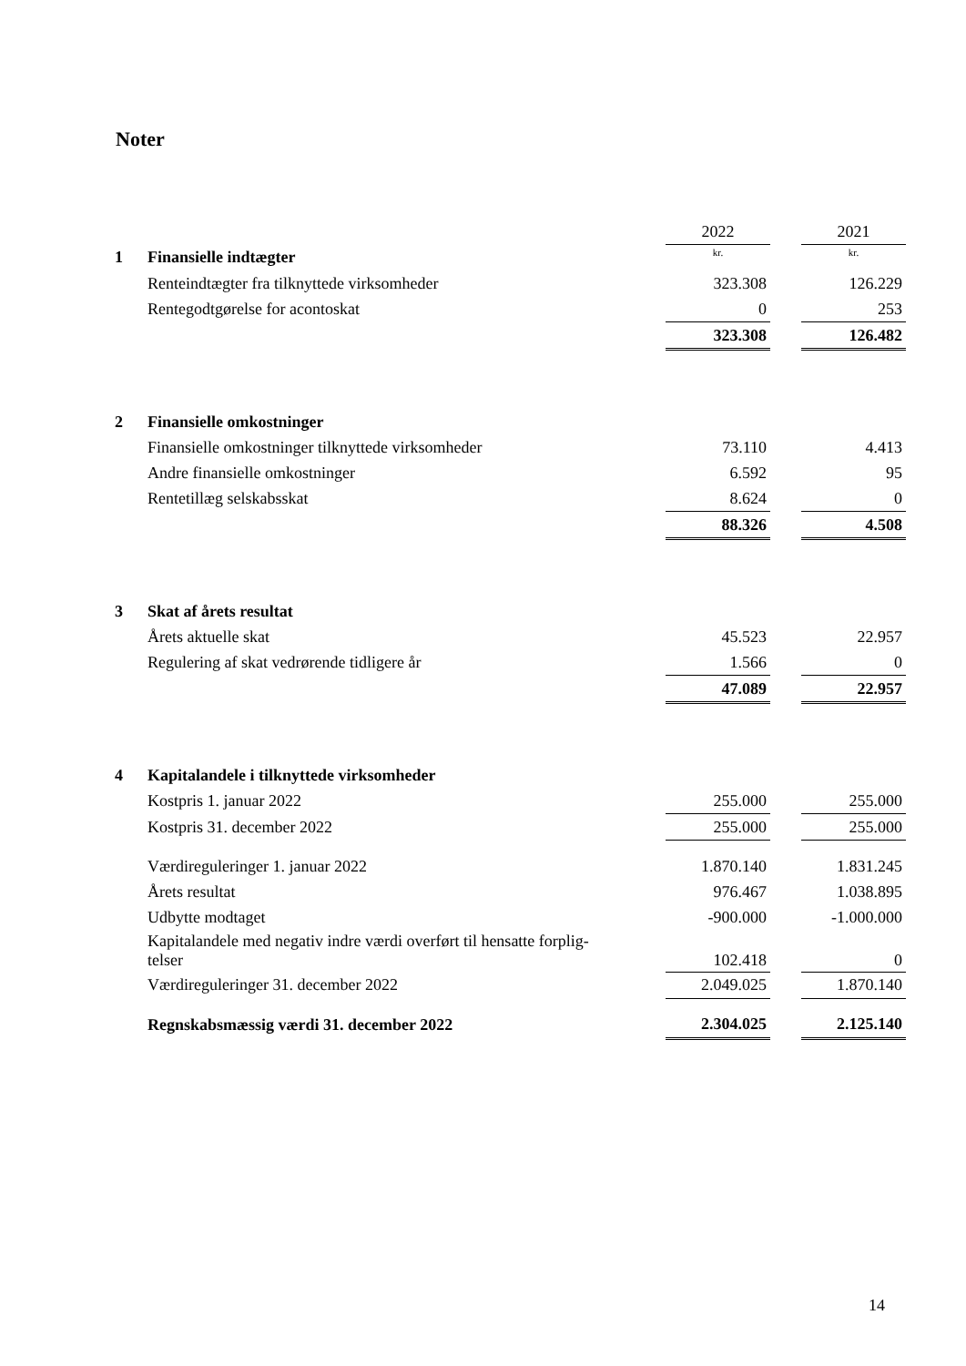Noter
| | | 2022 | | 2021 |
| 1 | Finansielle indtægter | kr. | | kr. |
| | Renteindtægter fra tilknyttede virksomheder | 323.308 | | 126.229 |
| | Rentegodtgørelse for acontoskat | 0 | | 253 |
| | | 323.308 | | 126.482 |
| 2 | Finansielle omkostninger | | | |
| | Finansielle omkostninger tilknyttede virksomheder | 73.110 | | 4.413 |
| | Andre finansielle omkostninger | 6.592 | | 95 |
| | Rentetillæg selskabsskat | 8.624 | | 0 |
| | | 88.326 | | 4.508 |
| 3 | Skat af årets resultat | | | |
| | Årets aktuelle skat | 45.523 | | 22.957 |
| | Regulering af skat vedrørende tidligere år | 1.566 | | 0 |
| | | 47.089 | | 22.957 |
| 4 | Kapitalandele i tilknyttede virksomheder | | | |
| | Kostpris 1. januar 2022 | 255.000 | | 255.000 |
| | Kostpris 31. december 2022 | 255.000 | | 255.000 |
| | Værdireguleringer 1. januar 2022 | 1.870.140 | | 1.831.245 |
| | Årets resultat | 976.467 | | 1.038.895 |
| | Udbytte modtaget | -900.000 | | -1.000.000 |
| | Kapitalandele med negativ indre værdi overført til hensatte forplig- telser | 102.418 | | 0 |
| | Værdireguleringer 31. december 2022 | 2.049.025 | | 1.870.140 |
| | Regnskabsmæssig værdi 31. december 2022 | 2.304.025 | | 2.125.140 |
14